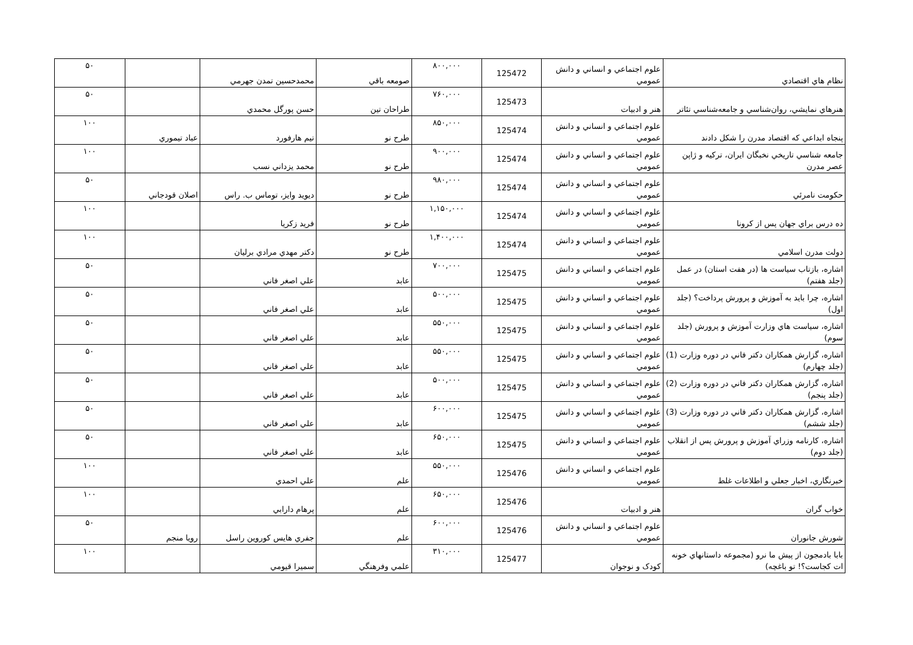| نظام هاي اقتصادي | علوم اجتماعي و انساني و دانش عمومي | 125472 | ۸۰۰,۰۰۰ | صومعه باقي | محمدحسين تمدن جهرمي | | ۵۰ |
| هنرهاي نمايشي، روان‌شناسي و جامعه‌شناسي تئاتر | هنر و ادبيات | 125473 | ۷۶۰,۰۰۰ | طراحان تين | حسن پورگل محمدي | | ۵۰ |
| پنجاه ابداعي که اقتصاد مدرن را شکل دادند | علوم اجتماعي و انساني و دانش عمومي | 125474 | ۸۵۰,۰۰۰ | طرح نو | تيم هارفورد | عباد تيموري | ۱۰۰ |
| جامعه شناسي تاريخي نخبگان ايران، ترکيه و ژاپن عصر مدرن | علوم اجتماعي و انساني و دانش عمومي | 125474 | ۹۰۰,۰۰۰ | طرح نو | محمد يزداني نسب | | ۱۰۰ |
| حکومت نامرئي | علوم اجتماعي و انساني و دانش عمومي | 125474 | ۹۸۰,۰۰۰ | طرح نو | ديويد وايز، توماس ب. راس | اصلان قودجاني | ۵۰ |
| ده درس براي جهان پس از کرونا | علوم اجتماعي و انساني و دانش عمومي | 125474 | ۱,۱۵۰,۰۰۰ | طرح نو | فريد زکريا | | ۱۰۰ |
| دولت مدرن اسلامي | علوم اجتماعي و انساني و دانش عمومي | 125474 | ۱,۴۰۰,۰۰۰ | طرح نو | دکتر مهدي مرادي برليان | | ۱۰۰ |
| اشاره، بازتاب سياست ها (در هفت استان) در عمل (جلد هفتم) | علوم اجتماعي و انساني و دانش عمومي | 125475 | ۷۰۰,۰۰۰ | عابد | علي اصغر فاني | | ۵۰ |
| اشاره، چرا بايد به آموزش و پرورش پرداخت؟ (جلد اول) | علوم اجتماعي و انساني و دانش عمومي | 125475 | ۵۰۰,۰۰۰ | عابد | علي اصغر فاني | | ۵۰ |
| اشاره، سياست هاي وزارت آموزش و پرورش (جلد سوم) | علوم اجتماعي و انساني و دانش عمومي | 125475 | ۵۵۰,۰۰۰ | عابد | علي اصغر فاني | | ۵۰ |
| اشاره، گزارش همکاران دکتر فاني در دوره وزارت (1) (جلد چهارم) | علوم اجتماعي و انساني و دانش عمومي | 125475 | ۵۵۰,۰۰۰ | عابد | علي اصغر فاني | | ۵۰ |
| اشاره، گزارش همکاران دکتر فاني در دوره وزارت (2) (جلد پنجم) | علوم اجتماعي و انساني و دانش عمومي | 125475 | ۵۰۰,۰۰۰ | عابد | علي اصغر فاني | | ۵۰ |
| اشاره، گزارش همکاران دکتر فاني در دوره وزارت (3) (جلد ششم) | علوم اجتماعي و انساني و دانش عمومي | 125475 | ۶۰۰,۰۰۰ | عابد | علي اصغر فاني | | ۵۰ |
| اشاره، کارنامه وزراي آموزش و پرورش پس از انقلاب (جلد دوم) | علوم اجتماعي و انساني و دانش عمومي | 125475 | ۶۵۰,۰۰۰ | عابد | علي اصغر فاني | | ۵۰ |
| خبرنگاري، اخبار جعلي و اطلاعات غلط | علوم اجتماعي و انساني و دانش عمومي | 125476 | ۵۵۰,۰۰۰ | علم | علي احمدي | | ۱۰۰ |
| خواب گران | هنر و ادبيات | 125476 | ۶۵۰,۰۰۰ | علم | پرهام دارابي | | ۱۰۰ |
| شورش جانوران | علوم اجتماعي و انساني و دانش عمومي | 125476 | ۶۰۰,۰۰۰ | علم | جفري هايس کوروين راسل | رويا منجم | ۵۰ |
| بابا بادمجون از پيش ما نرو (مجموعه داستانهاي خونه ات کجاست؟! تو باغچه) | کودک و نوجوان | 125477 | ۳۱۰,۰۰۰ | علمي وفرهنگي | سميرا قيومي | | ۱۰۰ |